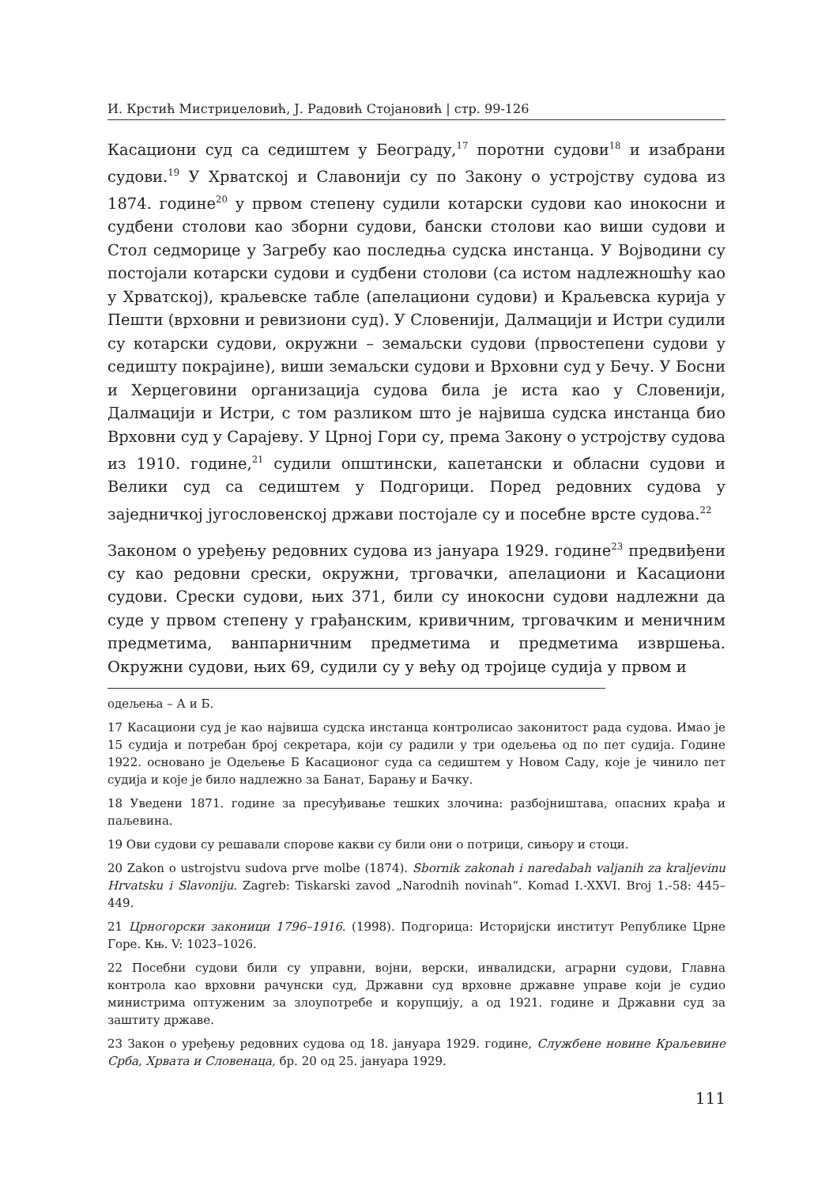И. Крстић Мистриџеловић, Ј. Радовић Стојановић | стр. 99-126
Касациони суд са седиштем у Београду,<sup>17</sup> поротни судови<sup>18</sup> и изабрани судови.<sup>19</sup> У Хрватској и Славонији су по Закону о устројству судова из 1874. године<sup>20</sup> у првом степену судили котарски судови као инокосни и судбени столови као зборни судови, бански столови као виши судови и Стол седморице у Загребу као последња судска инстанца. У Војводини су постојали котарски судови и судбени столови (са истом надлежношћу као у Хрватској), краљевске табле (апелациони судови) и Краљевска курија у Пешти (врховни и ревизиони суд). У Словенији, Далмацији и Истри судили су котарски судови, окружни – земаљски судови (првостепени судови у седишту покрајине), виши земаљски судови и Врховни суд у Бечу. У Босни и Херцеговини организација судова била је иста као у Словенији, Далмацији и Истри, с том разликом што је највиша судска инстанца био Врховни суд у Сарајеву. У Црној Гори су, према Закону о устројству судова из 1910. године,<sup>21</sup> судили општински, капетански и обласни судови и Велики суд са седиштем у Подгорици. Поред редовних судова у заједничкој југословенској држави постојале су и посебне врсте судова.<sup>22</sup>
Законом о уређењу редовних судова из јануара 1929. године<sup>23</sup> предвиђени су као редовни срески, окружни, трговачки, апелациони и Касациони судови. Срески судови, њих 371, били су инокосни судови надлежни да суде у првом степену у грађанским, кривичним, трговачким и меничним предметима, ванпарничним предметима и предметима извршења. Окружни судови, њих 69, судили су у већу од тројице судија у првом и
одељења – А и Б.
17 Касациони суд је као највиша судска инстанца контролисао законитост рада судова. Имао је 15 судија и потребан број секретара, који су радили у три одељења од по пет судија. Године 1922. основано је Одељење Б Касационог суда са седиштем у Новом Саду, које је чинило пет судија и које је било надлежно за Банат, Барању и Бачку.
18 Уведени 1871. године за пресуђивање тешких злочина: разбојништава, опасних крађа и паљевина.
19 Ови судови су решавали спорове какви су били они о потрици, сињору и стоци.
20 Zakon o ustrojstvu sudova prve molbe (1874). Sbornik zakonah i naredabah valjanih za kraljevinu Hrvatsku i Slavoniju. Zagreb: Tiskarski zavod „Narodnih novinah“. Komad I.-XXVI. Broj 1.-58: 445–449.
21 Црногорски законици 1796–1916. (1998). Подгорица: Историјски институт Републике Црне Горе. Књ. V: 1023–1026.
22 Посебни судови били су управни, војни, верски, инвалидски, аграрни судови, Главна контрола као врховни рачунски суд, Државни суд врховне државне управе који је судио министрима оптуженим за злоупотребе и корупцију, а од 1921. године и Државни суд за заштиту државе.
23 Закон о уређењу редовних судова од 18. јануара 1929. године, Службене новине Краљевине Срба, Хрвата и Словенаца, бр. 20 од 25. јануара 1929.
111